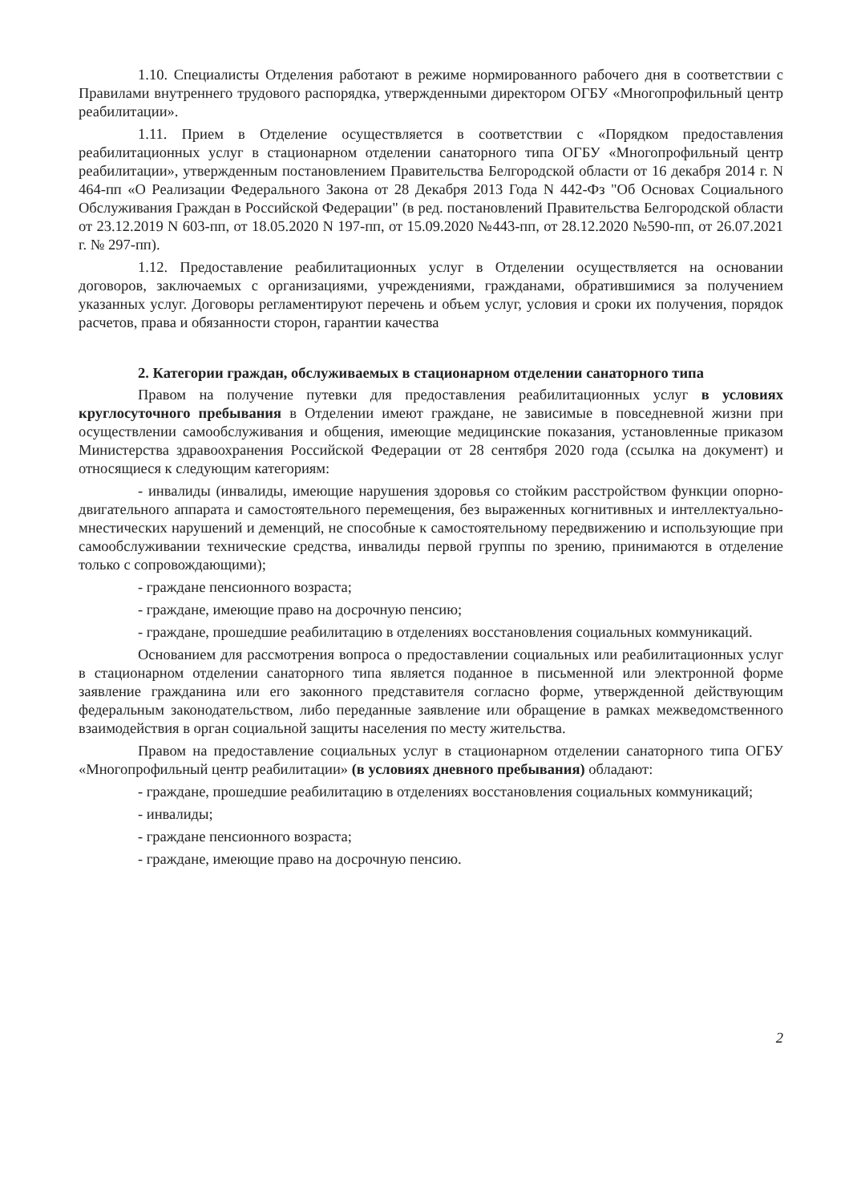1.10. Специалисты Отделения работают в режиме нормированного рабочего дня в соответствии с Правилами внутреннего трудового распорядка, утвержденными директором ОГБУ «Многопрофильный центр реабилитации».
1.11. Прием в Отделение осуществляется в соответствии с «Порядком предоставления реабилитационных услуг в стационарном отделении санаторного типа ОГБУ «Многопрофильный центр реабилитации», утвержденным постановлением Правительства Белгородской области от 16 декабря 2014 г. N 464-пп «О Реализации Федерального Закона от 28 Декабря 2013 Года N 442-Фз "Об Основах Социального Обслуживания Граждан в Российской Федерации" (в ред. постановлений Правительства Белгородской области от 23.12.2019 N 603-пп, от 18.05.2020 N 197-пп, от 15.09.2020 №443-пп, от 28.12.2020 №590-пп, от 26.07.2021 г. № 297-пп).
1.12. Предоставление реабилитационных услуг в Отделении осуществляется на основании договоров, заключаемых с организациями, учреждениями, гражданами, обратившимися за получением указанных услуг. Договоры регламентируют перечень и объем услуг, условия и сроки их получения, порядок расчетов, права и обязанности сторон, гарантии качества
2. Категории граждан, обслуживаемых в стационарном отделении санаторного типа
Правом на получение путевки для предоставления реабилитационных услуг в условиях круглосуточного пребывания в Отделении имеют граждане, не зависимые в повседневной жизни при осуществлении самообслуживания и общения, имеющие медицинские показания, установленные приказом Министерства здравоохранения Российской Федерации от 28 сентября 2020 года (ссылка на документ) и относящиеся к следующим категориям:
- инвалиды (инвалиды, имеющие нарушения здоровья со стойким расстройством функции опорно-двигательного аппарата и самостоятельного перемещения, без выраженных когнитивных и интеллектуально-мнестических нарушений и деменций, не способные к самостоятельному передвижению и использующие при самообслуживании технические средства, инвалиды первой группы по зрению, принимаются в отделение только с сопровождающими);
- граждане пенсионного возраста;
- граждане, имеющие право на досрочную пенсию;
- граждане, прошедшие реабилитацию в отделениях восстановления социальных коммуникаций.
Основанием для рассмотрения вопроса о предоставлении социальных или реабилитационных услуг в стационарном отделении санаторного типа является поданное в письменной или электронной форме заявление гражданина или его законного представителя согласно форме, утвержденной действующим федеральным законодательством, либо переданные заявление или обращение в рамках межведомственного взаимодействия в орган социальной защиты населения по месту жительства.
Правом на предоставление социальных услуг в стационарном отделении санаторного типа ОГБУ «Многопрофильный центр реабилитации» (в условиях дневного пребывания) обладают:
- граждане, прошедшие реабилитацию в отделениях восстановления социальных коммуникаций;
- инвалиды;
- граждане пенсионного возраста;
- граждане, имеющие право на досрочную пенсию.
2